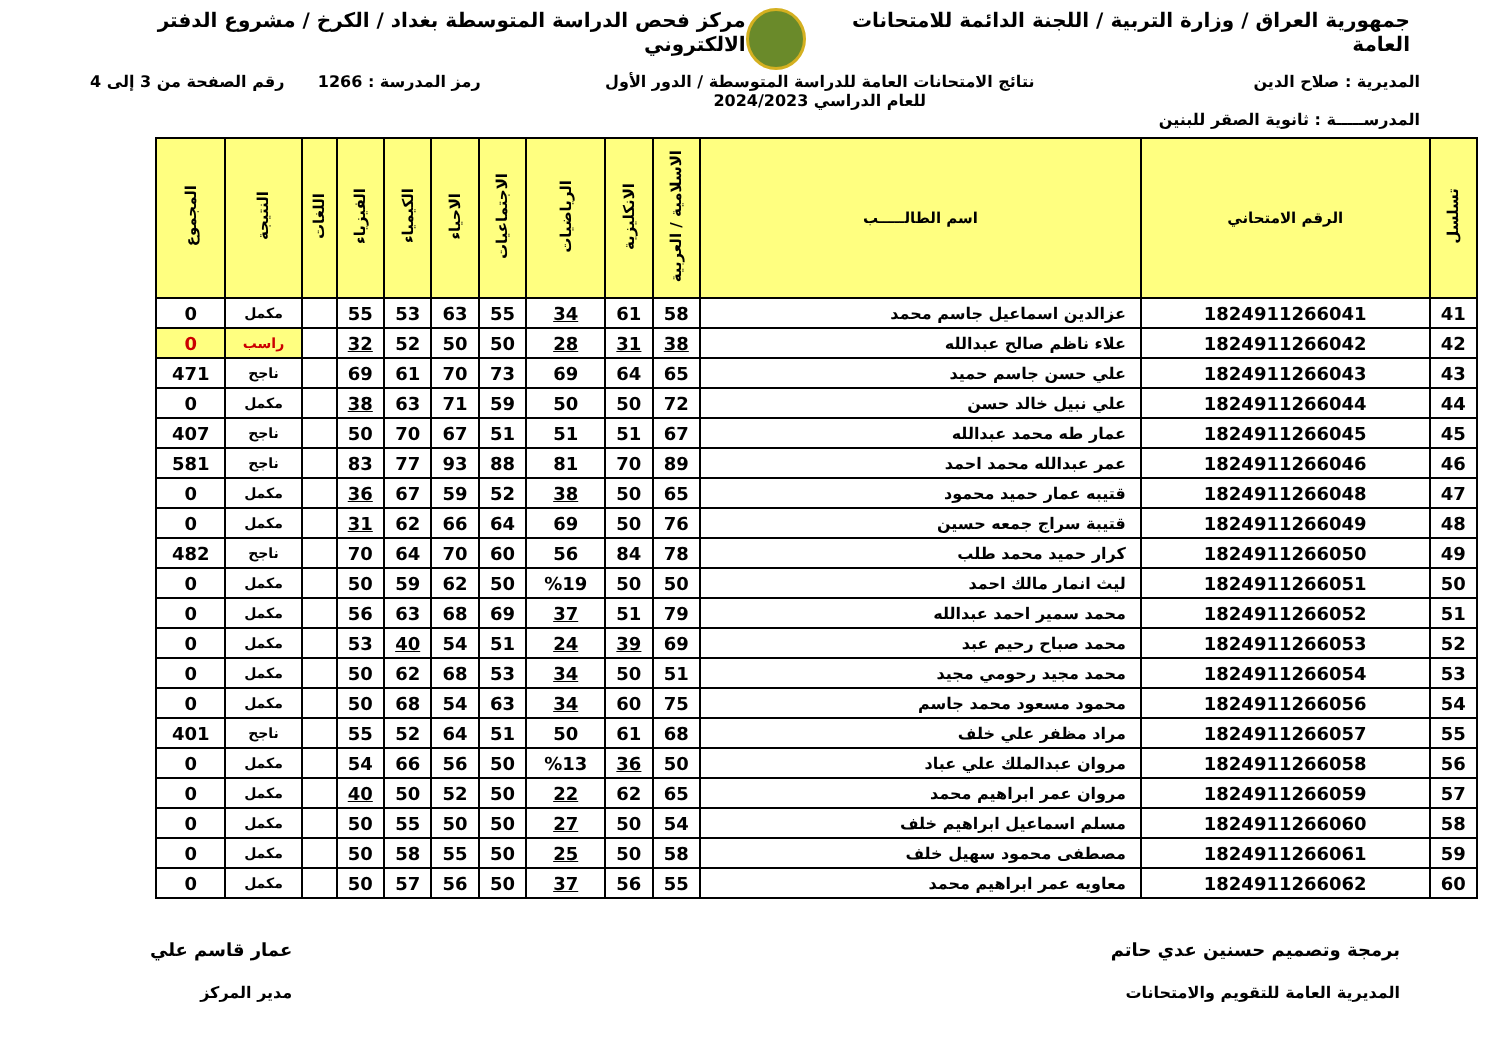جمهورية العراق / وزارة التربية / اللجنة الدائمة للامتحانات العامة
مركز فحص الدراسة المتوسطة بغداد / الكرخ / مشروع الدفتر الالكتروني
المديرية : صلاح الدين
المدرســـــة : ثانوية الصقر للبنين
نتائج الامتحانات العامة للدراسة المتوسطة / الدور الأول
للعام الدراسي 2024/2023
رمز المدرسة : 1266 رقم الصفحة من 3 إلى 4
| تسلسل | الرقم الامتحاني | اسم الطالـــــب | الاسلامية / العربية | الانكليزية | الرياضيات | الاجتماعيات | الاحياء | الكيمياء | الفيزياء | اللغات | النتيجة | المجموع |
| --- | --- | --- | --- | --- | --- | --- | --- | --- | --- | --- | --- | --- |
| 41 | 1824911266041 | عزالدين اسماعيل جاسم محمد | 58 | 61 | 34 | 55 | 63 | 53 | 55 | | مكمل | 0 |
| 42 | 1824911266042 | علاء ناظم صالح عبدالله | 38 | 31 | 28 | 50 | 50 | 52 | 32 | | راسب | 0 |
| 43 | 1824911266043 | علي حسن جاسم حميد | 65 | 64 | 69 | 73 | 70 | 61 | 69 | | ناجح | 471 |
| 44 | 1824911266044 | علي نبيل خالد حسن | 72 | 50 | 50 | 59 | 71 | 63 | 38 | | مكمل | 0 |
| 45 | 1824911266045 | عمار طه محمد عبدالله | 67 | 51 | 51 | 51 | 67 | 70 | 50 | | ناجح | 407 |
| 46 | 1824911266046 | عمر عبدالله محمد احمد | 89 | 70 | 81 | 88 | 93 | 77 | 83 | | ناجح | 581 |
| 47 | 1824911266048 | قتيبه عمار حميد محمود | 65 | 50 | 38 | 52 | 59 | 67 | 36 | | مكمل | 0 |
| 48 | 1824911266049 | قتيبة سراج جمعه حسين | 76 | 50 | 69 | 64 | 66 | 62 | 31 | | مكمل | 0 |
| 49 | 1824911266050 | كرار حميد محمد طلب | 78 | 84 | 56 | 60 | 70 | 64 | 70 | | ناجح | 482 |
| 50 | 1824911266051 | ليث انمار مالك احمد | 50 | 50 | %19 | 50 | 62 | 59 | 50 | | مكمل | 0 |
| 51 | 1824911266052 | محمد سمير احمد عبدالله | 79 | 51 | 37 | 69 | 68 | 63 | 56 | | مكمل | 0 |
| 52 | 1824911266053 | محمد صباح رحيم عبد | 69 | 39 | 24 | 51 | 54 | 40 | 53 | | مكمل | 0 |
| 53 | 1824911266054 | محمد مجيد رحومي مجيد | 51 | 50 | 34 | 53 | 68 | 62 | 50 | | مكمل | 0 |
| 54 | 1824911266056 | محمود مسعود محمد جاسم | 75 | 60 | 34 | 63 | 54 | 68 | 50 | | مكمل | 0 |
| 55 | 1824911266057 | مراد مظفر علي خلف | 68 | 61 | 50 | 51 | 64 | 52 | 55 | | ناجح | 401 |
| 56 | 1824911266058 | مروان عبدالملك علي عباد | 50 | 36 | %13 | 50 | 56 | 66 | 54 | | مكمل | 0 |
| 57 | 1824911266059 | مروان عمر ابراهيم محمد | 65 | 62 | 22 | 50 | 52 | 50 | 40 | | مكمل | 0 |
| 58 | 1824911266060 | مسلم اسماعيل ابراهيم خلف | 54 | 50 | 27 | 50 | 50 | 55 | 50 | | مكمل | 0 |
| 59 | 1824911266061 | مصطفى محمود سهيل خلف | 58 | 50 | 25 | 50 | 55 | 58 | 50 | | مكمل | 0 |
| 60 | 1824911266062 | معاويه عمر ابراهيم محمد | 55 | 56 | 37 | 50 | 56 | 57 | 50 | | مكمل | 0 |
برمجة وتصميم حسنين عدي حاتم
المديرية العامة للتقويم والامتحانات
عمار قاسم علي
مدير المركز